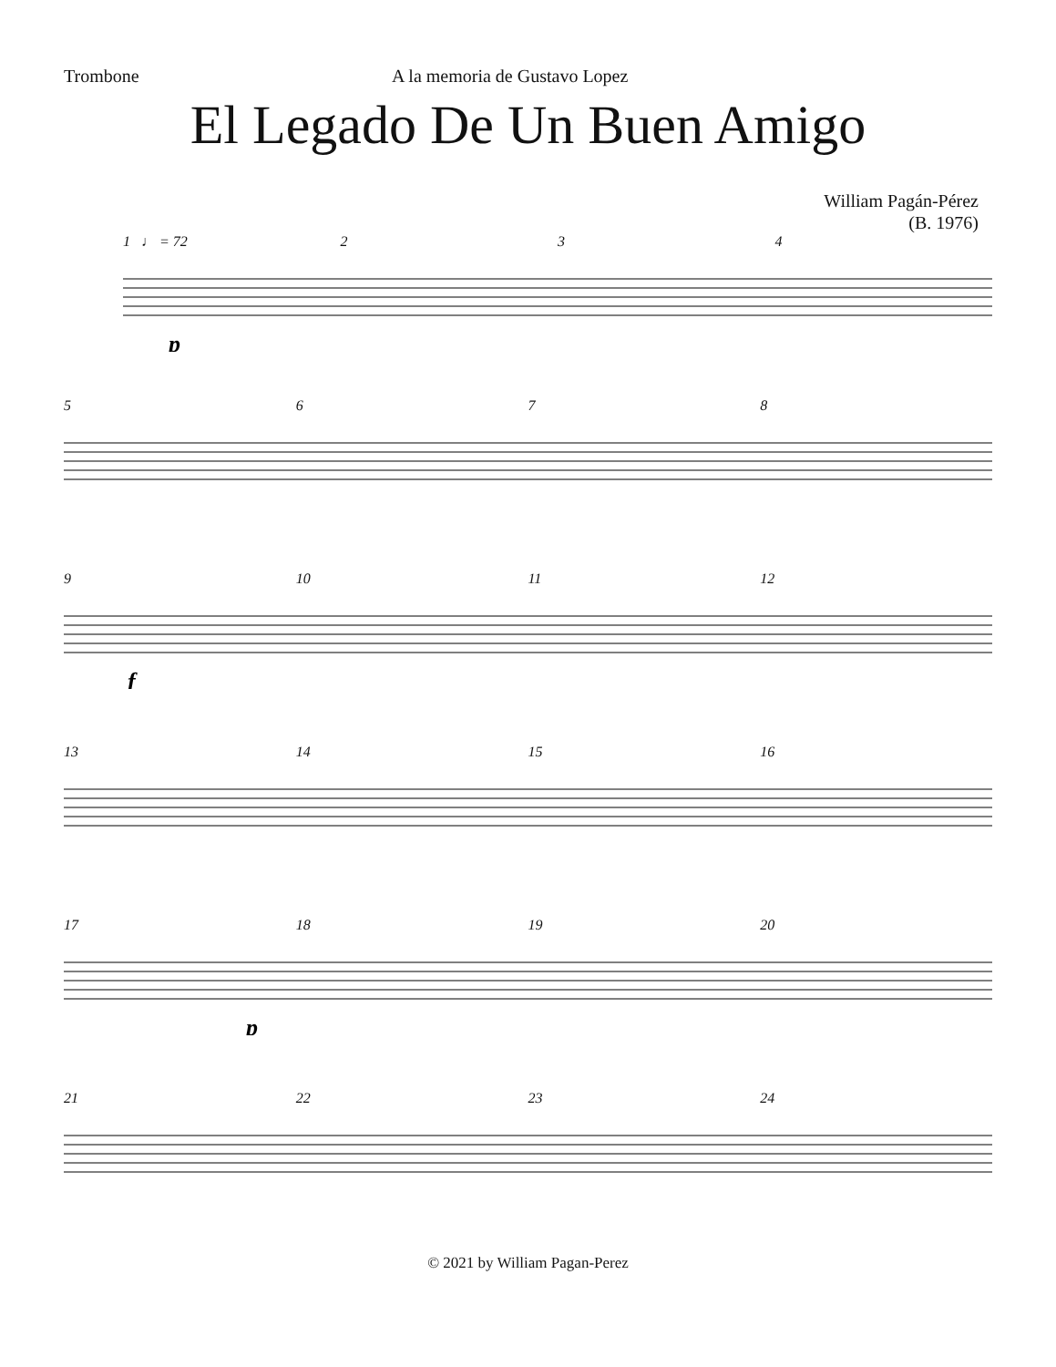Trombone A la memoria de Gustavo Lopez
El Legado De Un Buen Amigo
William Pagán-Pérez
(B. 1976)
1 ♩ = 72 234
p
5678
9 10 11 12
f
13 14 15 16
17 18 19 20
p
21 22 23 24
© 2021 by William Pagan-Perez